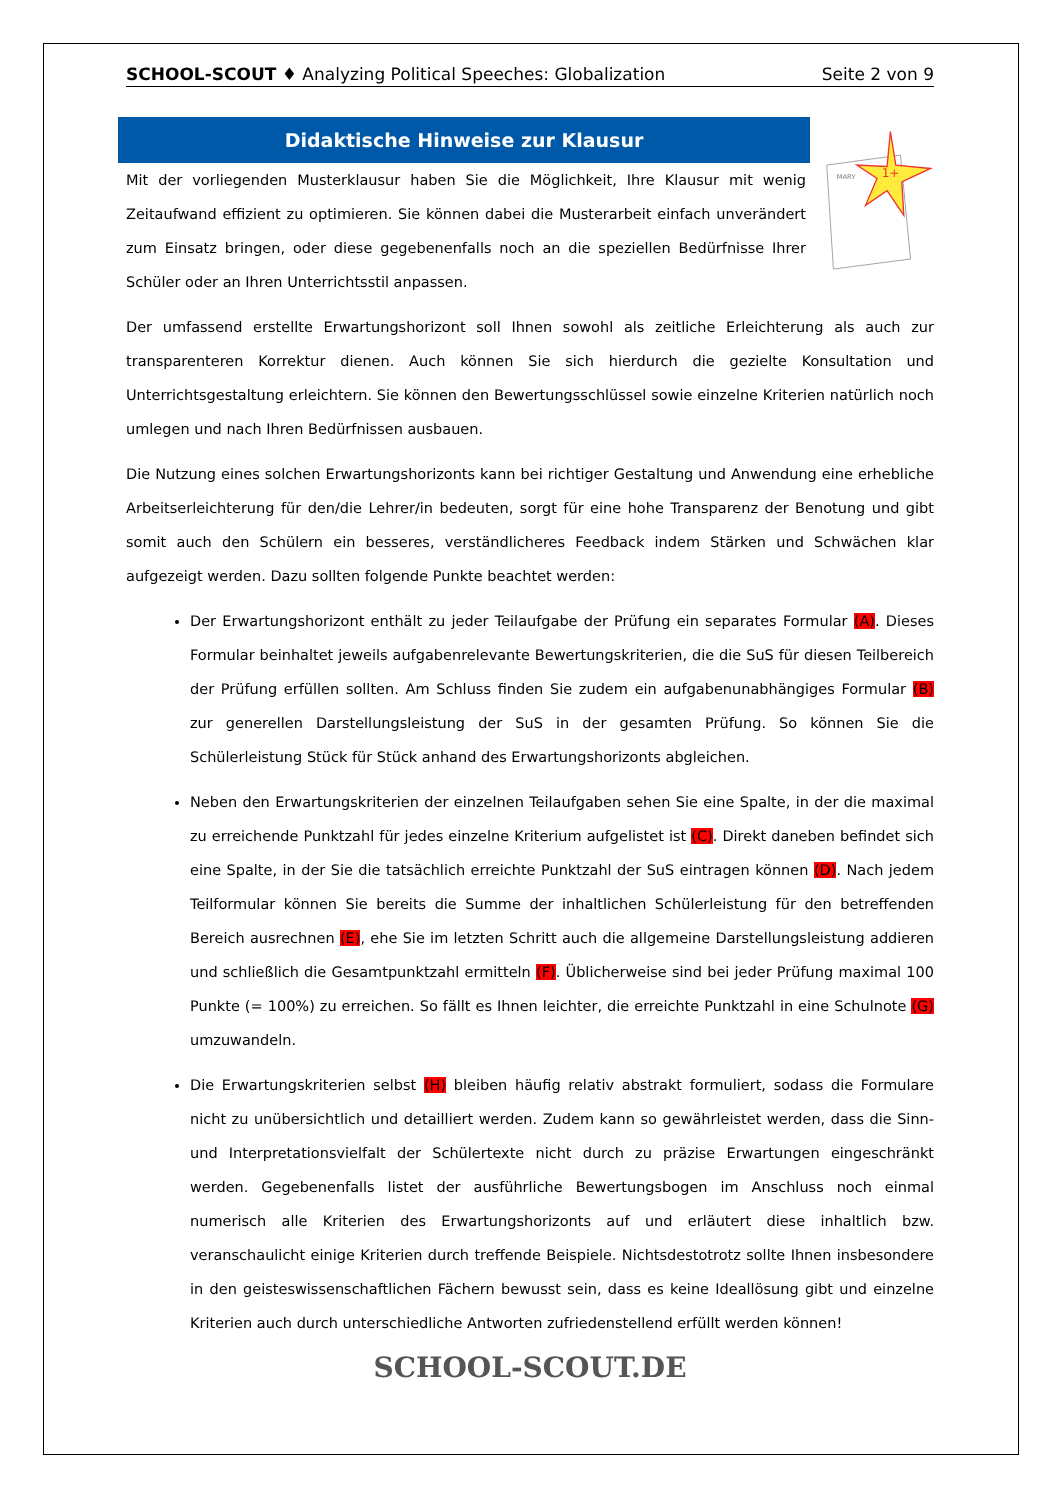SCHOOL-SCOUT ♦ Analyzing Political Speeches: Globalization Seite 2 von 9
Didaktische Hinweise zur Klausur
Mit der vorliegenden Musterklausur haben Sie die Möglichkeit, Ihre Klausur mit wenig Zeitaufwand effizient zu optimieren. Sie können dabei die Musterarbeit einfach unverändert zum Einsatz bringen, oder diese gegebenenfalls noch an die speziellen Bedürfnisse Ihrer Schüler oder an Ihren Unterrichtsstil anpassen.
MARY
1+
Der umfassend erstellte Erwartungshorizont soll Ihnen sowohl als zeitliche Erleichterung als auch zur transparenteren Korrektur dienen. Auch können Sie sich hierdurch die gezielte Konsultation und Unterrichtsgestaltung erleichtern. Sie können den Bewertungsschlüssel sowie einzelne Kriterien natürlich noch umlegen und nach Ihren Bedürfnissen ausbauen.
Die Nutzung eines solchen Erwartungshorizonts kann bei richtiger Gestaltung und Anwendung eine erhebliche Arbeitserleichterung für den/die Lehrer/in bedeuten, sorgt für eine hohe Transparenz der Benotung und gibt somit auch den Schülern ein besseres, verständlicheres Feedback indem Stärken und Schwächen klar aufgezeigt werden. Dazu sollten folgende Punkte beachtet werden:
Der Erwartungshorizont enthält zu jeder Teilaufgabe der Prüfung ein separates Formular (A). Dieses Formular beinhaltet jeweils aufgabenrelevante Bewertungskriterien, die die SuS für diesen Teilbereich der Prüfung erfüllen sollten. Am Schluss finden Sie zudem ein aufgabenunabhängiges Formular (B) zur generellen Darstellungsleistung der SuS in der gesamten Prüfung. So können Sie die Schülerleistung Stück für Stück anhand des Erwartungshorizonts abgleichen.
Neben den Erwartungskriterien der einzelnen Teilaufgaben sehen Sie eine Spalte, in der die maximal zu erreichende Punktzahl für jedes einzelne Kriterium aufgelistet ist (C). Direkt daneben befindet sich eine Spalte, in der Sie die tatsächlich erreichte Punktzahl der SuS eintragen können (D). Nach jedem Teilformular können Sie bereits die Summe der inhaltlichen Schülerleistung für den betreffenden Bereich ausrechnen (E), ehe Sie im letzten Schritt auch die allgemeine Darstellungsleistung addieren und schließlich die Gesamtpunktzahl ermitteln (F). Üblicherweise sind bei jeder Prüfung maximal 100 Punkte (= 100%) zu erreichen. So fällt es Ihnen leichter, die erreichte Punktzahl in eine Schulnote (G) umzuwandeln.
Die Erwartungskriterien selbst (H) bleiben häufig relativ abstrakt formuliert, sodass die Formulare nicht zu unübersichtlich und detailliert werden. Zudem kann so gewährleistet werden, dass die Sinn- und Interpretationsvielfalt der Schülertexte nicht durch zu präzise Erwartungen eingeschränkt werden. Gegebenenfalls listet der ausführliche Bewertungsbogen im Anschluss noch einmal numerisch alle Kriterien des Erwartungshorizonts auf und erläutert diese inhaltlich bzw. veranschaulicht einige Kriterien durch treffende Beispiele. Nichtsdestotrotz sollte Ihnen insbesondere in den geisteswissenschaftlichen Fächern bewusst sein, dass es keine Ideallösung gibt und einzelne Kriterien auch durch unterschiedliche Antworten zufriedenstellend erfüllt werden können!
SCHOOL-SCOUT.DE